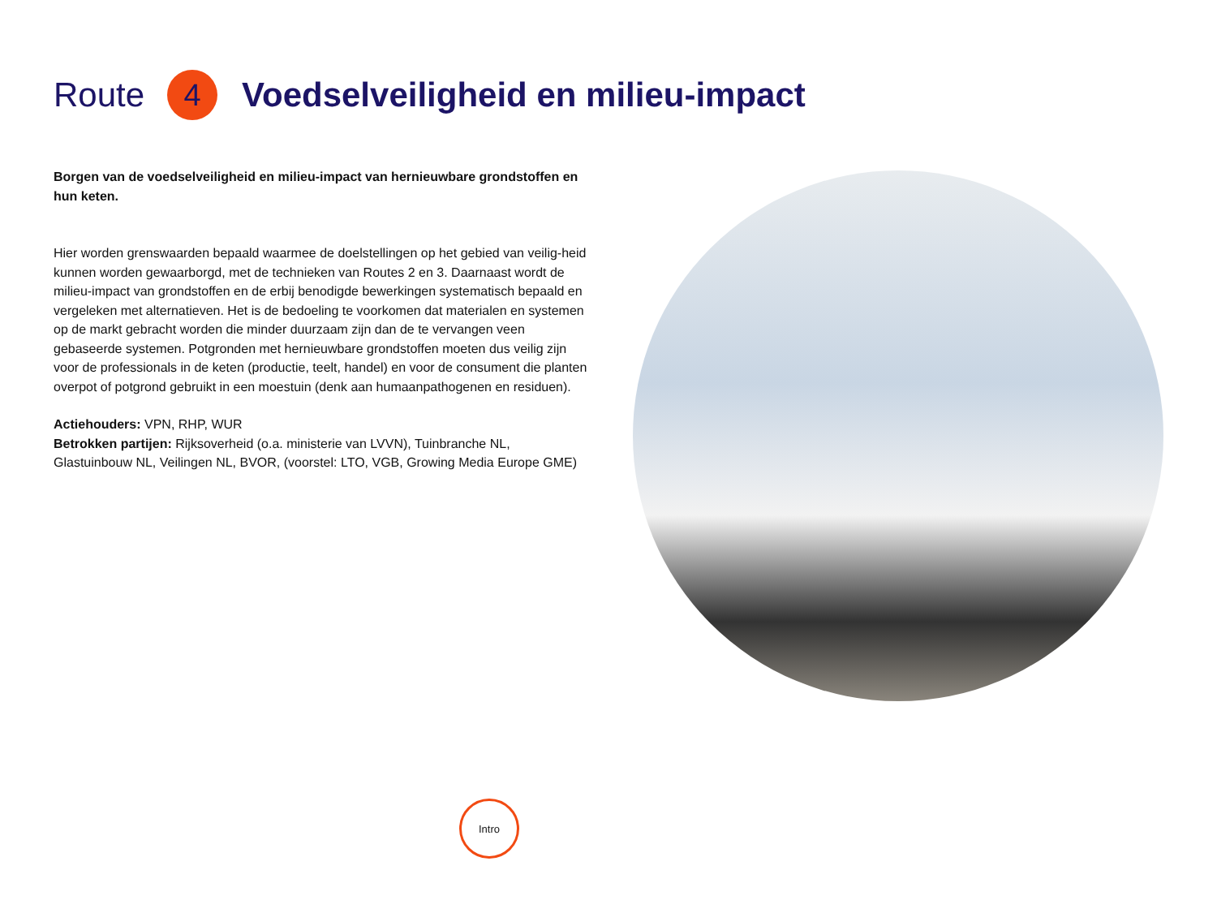Route 4 Voedselveiligheid en milieu-impact
Borgen van de voedselveiligheid en milieu-impact van hernieuwbare grondstoffen en hun keten.
Hier worden grenswaarden bepaald waarmee de doelstellingen op het gebied van veilig-heid kunnen worden gewaarborgd, met de technieken van Routes 2 en 3. Daarnaast wordt de milieu-impact van grondstoffen en de erbij benodigde bewerkingen systematisch bepaald en vergeleken met alternatieven. Het is de bedoeling te voorkomen dat materialen en systemen op de markt gebracht worden die minder duurzaam zijn dan de te vervangen veen gebaseerde systemen. Potgronden met hernieuwbare grondstoffen moeten dus veilig zijn voor de professionals in de keten (productie, teelt, handel) en voor de consument die planten overpot of potgrond gebruikt in een moestuin (denk aan humaanpathogenen en residuen).
Actiehouders: VPN, RHP, WUR
Betrokken partijen: Rijksoverheid (o.a. ministerie van LVVN), Tuinbranche NL, Glastuinbouw NL, Veilingen NL, BVOR, (voorstel: LTO, VGB, Growing Media Europe GME)
Intro